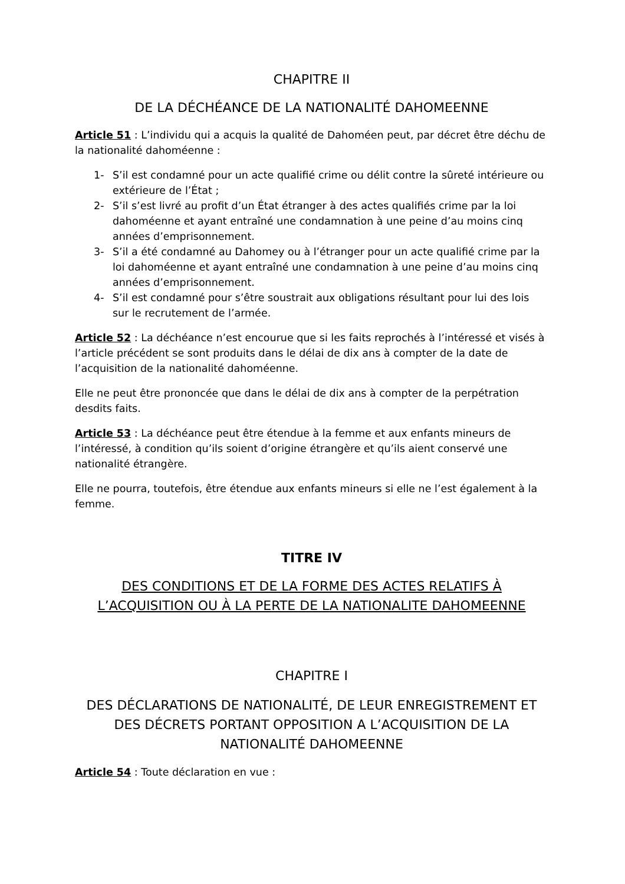CHAPITRE II
DE LA DÉCHÉANCE DE LA NATIONALITÉ DAHOMEENNE
Article 51 : L’individu qui a acquis la qualité de Dahoméen peut, par décret être déchu de la nationalité dahoméenne :
1- S’il est condamné pour un acte qualifié crime ou délit contre la sûreté intérieure ou extérieure de l’État ;
2- S’il s’est livré au profit d’un État étranger à des actes qualifiés crime par la loi dahoméenne et ayant entraîné une condamnation à une peine d’au moins cinq années d’emprisonnement.
3- S’il a été condamné au Dahomey ou à l’étranger pour un acte qualifié crime par la loi dahoméenne et ayant entraîné une condamnation à une peine d’au moins cinq années d’emprisonnement.
4- S’il est condamné pour s’être soustrait aux obligations résultant pour lui des lois sur le recrutement de l’armée.
Article 52 : La déchéance n’est encourue que si les faits reprochés à l’intéressé et visés à l’article précédent se sont produits dans le délai de dix ans à compter de la date de l’acquisition de la nationalité dahoméenne.
Elle ne peut être prononcée que dans le délai de dix ans à compter de la perpétration desdits faits.
Article 53 : La déchéance peut être étendue à la femme et aux enfants mineurs de l’intéressé, à condition qu’ils soient d’origine étrangère et qu’ils aient conservé une nationalité étrangère.
Elle ne pourra, toutefois, être étendue aux enfants mineurs si elle ne l’est également à la femme.
TITRE IV
DES CONDITIONS ET DE LA FORME DES ACTES RELATIFS À L’ACQUISITION OU À LA PERTE DE LA NATIONALITE DAHOMEENNE
CHAPITRE I
DES DÉCLARATIONS DE NATIONALITÉ, DE LEUR ENREGISTREMENT ET DES DÉCRETS PORTANT OPPOSITION A L’ACQUISITION DE LA NATIONALITÉ DAHOMEENNE
Article 54 : Toute déclaration en vue :